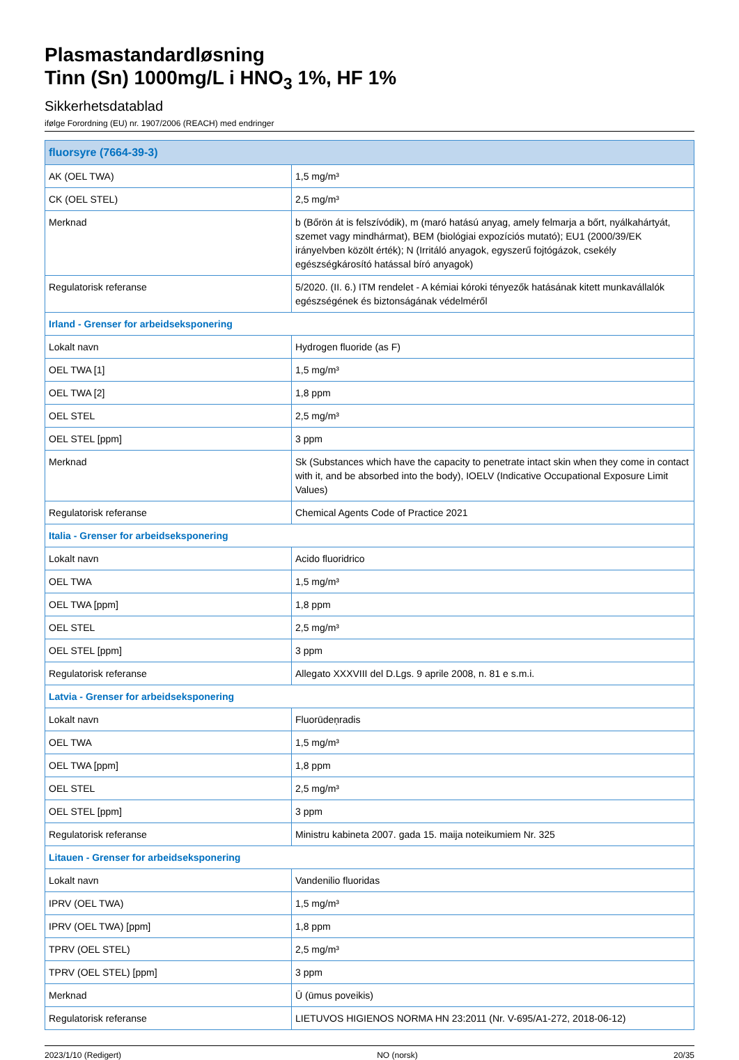Plasmastandardløsning
Tinn (Sn) 1000mg/L i HNO<sub>3</sub> 1%, HF 1%
Sikkerhetsdatablad
ifølge Forordning (EU) nr. 1907/2006 (REACH) med endringer
| fluorsyre (7664-39-3) | |
| --- | --- |
| AK (OEL TWA) | 1,5 mg/m³ |
| CK (OEL STEL) | 2,5 mg/m³ |
| Merknad | b (Bőrön át is felszívódik), m (maró hatású anyag, amely felmarja a bőrt, nyálkahártyát, szemet vagy mindhármat), BEM (biológiai expozíciós mutató); EU1 (2000/39/EK irányelvben közölt érték); N (Irritáló anyagok, egyszerű fojtógázok, csekély egészségkárosító hatással bíró anyagok) |
| Regulatorisk referanse | 5/2020. (II. 6.) ITM rendelet - A kémiai kóroki tényezők hatásának kitett munkavállalók egészségének és biztonságának védelméről |
| Irland - Grenser for arbeidseksponering | |
| Lokalt navn | Hydrogen fluoride (as F) |
| OEL TWA [1] | 1,5 mg/m³ |
| OEL TWA [2] | 1,8 ppm |
| OEL STEL | 2,5 mg/m³ |
| OEL STEL [ppm] | 3 ppm |
| Merknad | Sk (Substances which have the capacity to penetrate intact skin when they come in contact with it, and be absorbed into the body), IOELV (Indicative Occupational Exposure Limit Values) |
| Regulatorisk referanse | Chemical Agents Code of Practice 2021 |
| Italia - Grenser for arbeidseksponering | |
| Lokalt navn | Acido fluoridrico |
| OEL TWA | 1,5 mg/m³ |
| OEL TWA [ppm] | 1,8 ppm |
| OEL STEL | 2,5 mg/m³ |
| OEL STEL [ppm] | 3 ppm |
| Regulatorisk referanse | Allegato XXXVIII del D.Lgs. 9 aprile 2008, n. 81 e s.m.i. |
| Latvia - Grenser for arbeidseksponering | |
| Lokalt navn | Fluorūdeņradis |
| OEL TWA | 1,5 mg/m³ |
| OEL TWA [ppm] | 1,8 ppm |
| OEL STEL | 2,5 mg/m³ |
| OEL STEL [ppm] | 3 ppm |
| Regulatorisk referanse | Ministru kabineta 2007. gada 15. maija noteikumiem Nr. 325 |
| Litauen - Grenser for arbeidseksponering | |
| Lokalt navn | Vandenilio fluoridas |
| IPRV (OEL TWA) | 1,5 mg/m³ |
| IPRV (OEL TWA) [ppm] | 1,8 ppm |
| TPRV (OEL STEL) | 2,5 mg/m³ |
| TPRV (OEL STEL) [ppm] | 3 ppm |
| Merknad | Ū (ūmus poveikis) |
| Regulatorisk referanse | LIETUVOS HIGIENOS NORMA HN 23:2011 (Nr. V-695/A1-272, 2018-06-12) |
2023/1/10 (Redigert) NO (norsk) 20/35